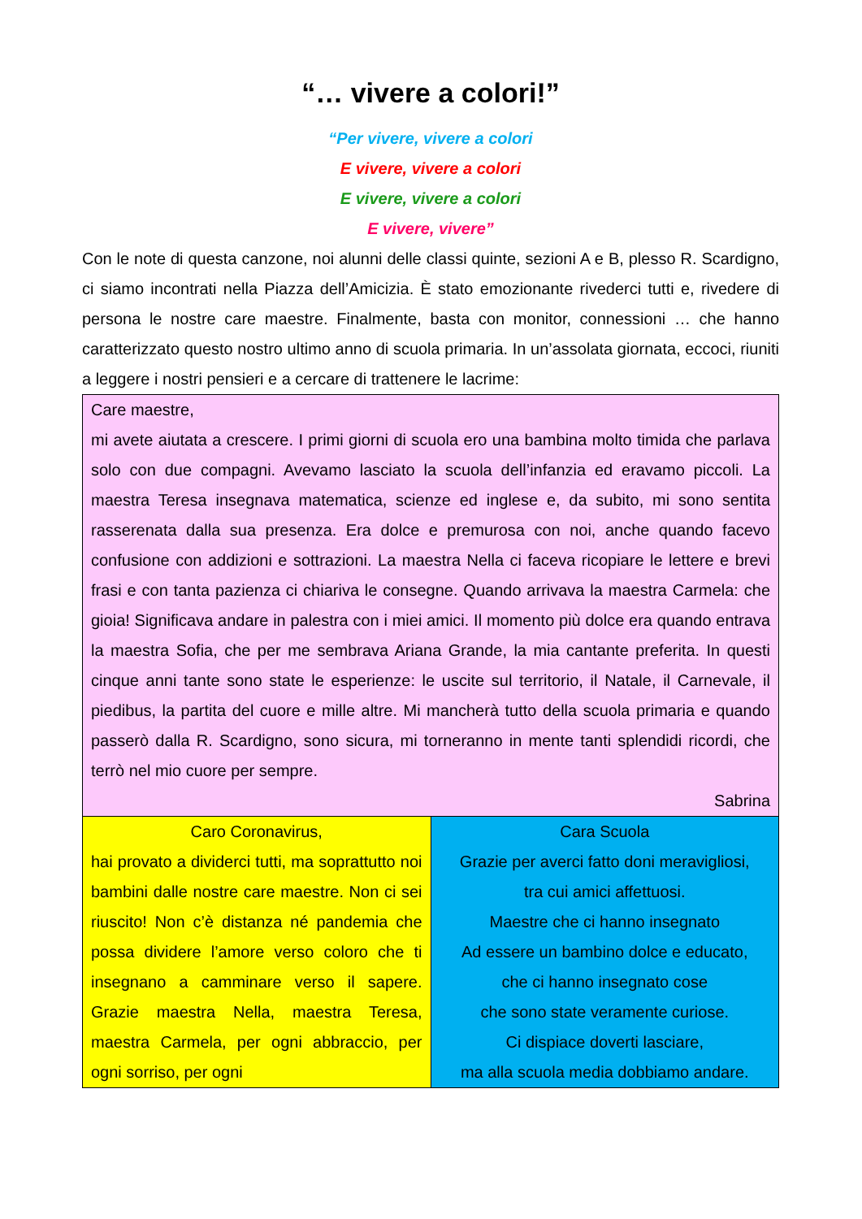“… vivere a colori!”
“Per vivere, vivere a colori
E vivere, vivere a colori
E vivere, vivere a colori
E vivere, vivere”
Con le note di questa canzone, noi alunni delle classi quinte, sezioni A e B, plesso R. Scardigno, ci siamo incontrati nella Piazza dell’Amicizia. È stato emozionante rivederci tutti e, rivedere di persona le nostre care maestre. Finalmente, basta con monitor, connessioni … che hanno caratterizzato questo nostro ultimo anno di scuola primaria. In un’assolata giornata, eccoci, riuniti a leggere i nostri pensieri e a cercare di trattenere le lacrime:
| Care maestre, mi avete aiutata a crescere. I primi giorni di scuola ero una bambina molto timida che parlava solo con due compagni. Avevamo lasciato la scuola dell’infanzia ed eravamo piccoli. La maestra Teresa insegnava matematica, scienze ed inglese e, da subito, mi sono sentita rasserenata dalla sua presenza. Era dolce e premurosa con noi, anche quando facevo confusione con addizioni e sottrazioni. La maestra Nella ci faceva ricopiare le lettere e brevi frasi e con tanta pazienza ci chiariva le consegne. Quando arrivava la maestra Carmela: che gioia! Significava andare in palestra con i miei amici. Il momento più dolce era quando entrava la maestra Sofia, che per me sembrava Ariana Grande, la mia cantante preferita. In questi cinque anni tante sono state le esperienze: le uscite sul territorio, il Natale, il Carnevale, il piedibus, la partita del cuore e mille altre. Mi mancherà tutto della scuola primaria e quando passerò dalla R. Scardigno, sono sicura, mi torneranno in mente tanti splendidi ricordi, che terrò nel mio cuore per sempre. Sabrina | |
| Caro Coronavirus, hai provato a dividerci tutti, ma soprattutto noi bambini dalle nostre care maestre. Non ci sei riuscito! Non c’è distanza né pandemia che possa dividere l’amore verso coloro che ti insegnano a camminare verso il sapere. Grazie maestra Nella, maestra Teresa, maestra Carmela, per ogni abbraccio, per ogni sorriso, per ogni | Cara Scuola Grazie per averci fatto doni meravigliosi, tra cui amici affettuosi. Maestre che ci hanno insegnato Ad essere un bambino dolce e educato, che ci hanno insegnato cose che sono state veramente curiose. Ci dispiace doverti lasciare, ma alla scuola media dobbiamo andare. |